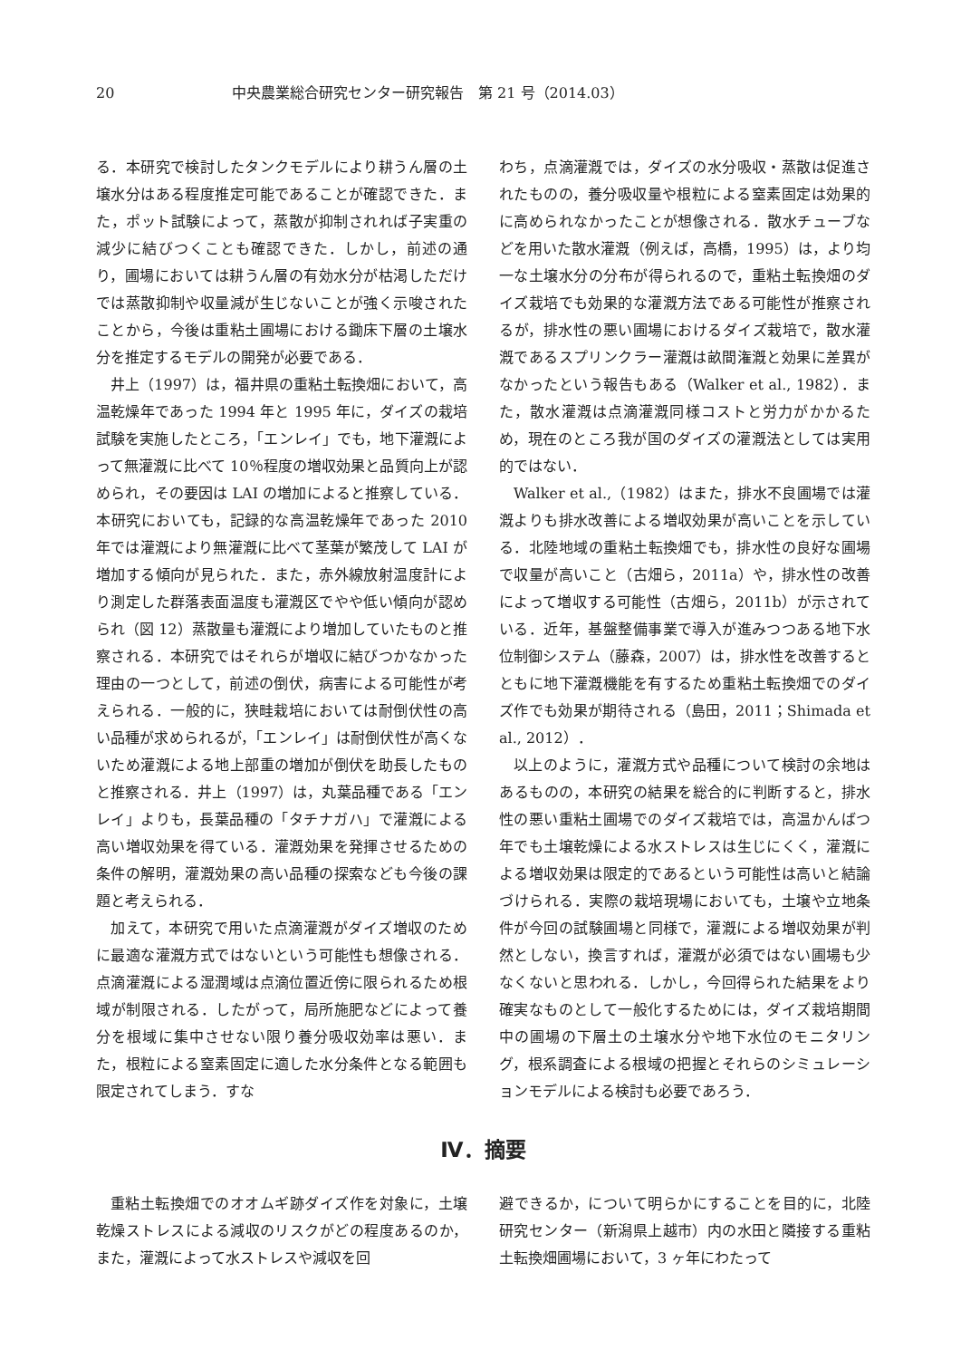20 中央農業総合研究センター研究報告　第 21 号（2014.03）
る．本研究で検討したタンクモデルにより耕うん層の土壌水分はある程度推定可能であることが確認できた．また，ポット試験によって，蒸散が抑制されれば子実重の減少に結びつくことも確認できた．しかし，前述の通り，圃場においては耕うん層の有効水分が枯渇しただけでは蒸散抑制や収量減が生じないことが強く示唆されたことから，今後は重粘土圃場における鋤床下層の土壌水分を推定するモデルの開発が必要である．
井上（1997）は，福井県の重粘土転換畑において，高温乾燥年であった 1994 年と 1995 年に，ダイズの栽培試験を実施したところ，「エンレイ」でも，地下灌漑によって無灌漑に比べて 10％程度の増収効果と品質向上が認められ，その要因は LAI の増加によると推察している．本研究においても，記録的な高温乾燥年であった 2010 年では灌漑により無灌漑に比べて茎葉が繁茂して LAI が増加する傾向が見られた．また，赤外線放射温度計により測定した群落表面温度も灌漑区でやや低い傾向が認められ（図 12）蒸散量も灌漑により増加していたものと推察される．本研究ではそれらが増収に結びつかなかった理由の一つとして，前述の倒伏，病害による可能性が考えられる．一般的に，狭畦栽培においては耐倒伏性の高い品種が求められるが，「エンレイ」は耐倒伏性が高くないため灌漑による地上部重の増加が倒伏を助長したものと推察される．井上（1997）は，丸葉品種である「エンレイ」よりも，長葉品種の「タチナガハ」で灌漑による高い増収効果を得ている．灌漑効果を発揮させるための条件の解明，灌漑効果の高い品種の探索なども今後の課題と考えられる．
加えて，本研究で用いた点滴灌漑がダイズ増収のために最適な灌漑方式ではないという可能性も想像される．点滴灌漑による湿潤域は点滴位置近傍に限られるため根域が制限される．したがって，局所施肥などによって養分を根域に集中させない限り養分吸収効率は悪い．また，根粒による窒素固定に適した水分条件となる範囲も限定されてしまう．すな
わち，点滴灌漑では，ダイズの水分吸収・蒸散は促進されたものの，養分吸収量や根粒による窒素固定は効果的に高められなかったことが想像される．散水チューブなどを用いた散水灌漑（例えば，高橋，1995）は，より均一な土壌水分の分布が得られるので，重粘土転換畑のダイズ栽培でも効果的な灌漑方法である可能性が推察されるが，排水性の悪い圃場におけるダイズ栽培で，散水灌漑であるスプリンクラー灌漑は畝間潅漑と効果に差異がなかったという報告もある（Walker et al., 1982）．また，散水灌漑は点滴灌漑同様コストと労力がかかるため，現在のところ我が国のダイズの灌漑法としては実用的ではない．
Walker et al.,（1982）はまた，排水不良圃場では灌漑よりも排水改善による増収効果が高いことを示している．北陸地域の重粘土転換畑でも，排水性の良好な圃場で収量が高いこと（古畑ら，2011a）や，排水性の改善によって増収する可能性（古畑ら，2011b）が示されている．近年，基盤整備事業で導入が進みつつある地下水位制御システム（藤森，2007）は，排水性を改善するとともに地下灌漑機能を有するため重粘土転換畑でのダイズ作でも効果が期待される（島田，2011；Shimada et al., 2012）．
以上のように，灌漑方式や品種について検討の余地はあるものの，本研究の結果を総合的に判断すると，排水性の悪い重粘土圃場でのダイズ栽培では，高温かんばつ年でも土壌乾燥による水ストレスは生じにくく，灌漑による増収効果は限定的であるという可能性は高いと結論づけられる．実際の栽培現場においても，土壌や立地条件が今回の試験圃場と同様で，灌漑による増収効果が判然としない，換言すれば，灌漑が必須ではない圃場も少なくないと思われる．しかし，今回得られた結果をより確実なものとして一般化するためには，ダイズ栽培期間中の圃場の下層土の土壌水分や地下水位のモニタリング，根系調査による根域の把握とそれらのシミュレーションモデルによる検討も必要であろう．
Ⅳ．摘要
重粘土転換畑でのオオムギ跡ダイズ作を対象に，土壌乾燥ストレスによる減収のリスクがどの程度あるのか，また，灌漑によって水ストレスや減収を回
避できるか，について明らかにすることを目的に，北陸研究センター（新潟県上越市）内の水田と隣接する重粘土転換畑圃場において，3 ヶ年にわたって